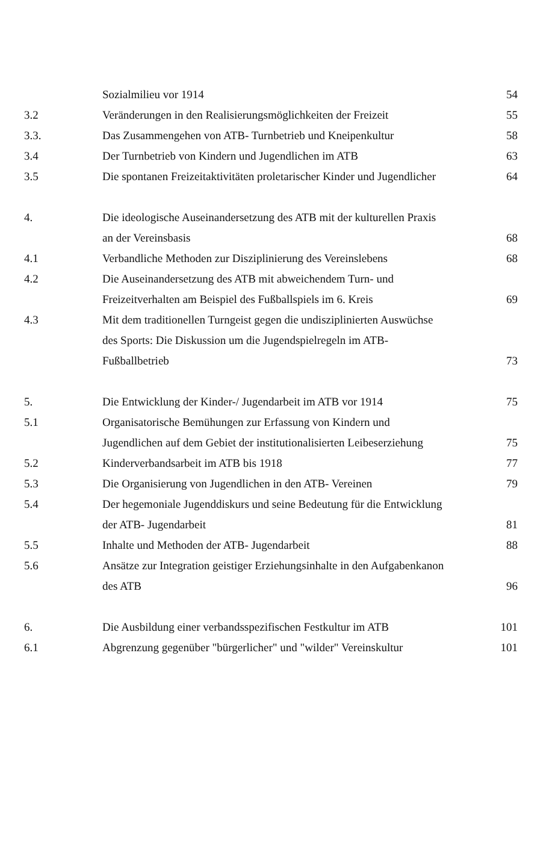| | Sozialmilieu vor 1914 | 54 |
| 3.2 | Veränderungen in den Realisierungsmöglichkeiten der Freizeit | 55 |
| 3.3. | Das Zusammengehen von ATB- Turnbetrieb und Kneipenkultur | 58 |
| 3.4 | Der Turnbetrieb von Kindern und Jugendlichen im ATB | 63 |
| 3.5 | Die spontanen Freizeitaktivitäten proletarischer Kinder und Jugendlicher | 64 |
| 4. | Die ideologische Auseinandersetzung des ATB mit der kulturellen Praxis an der Vereinsbasis | 68 |
| 4.1 | Verbandliche Methoden zur Disziplinierung des Vereinslebens | 68 |
| 4.2 | Die Auseinandersetzung des ATB mit abweichendem Turn- und Freizeitverhalten am Beispiel des Fußballspiels im 6. Kreis | 69 |
| 4.3 | Mit dem traditionellen Turngeist gegen die undisziplinierten Auswüchse des Sports: Die Diskussion um die Jugendspielregeln im ATB- Fußballbetrieb | 73 |
| 5. | Die Entwicklung der Kinder-/ Jugendarbeit im ATB vor 1914 | 75 |
| 5.1 | Organisatorische Bemühungen zur Erfassung von Kindern und Jugendlichen auf dem Gebiet der institutionalisierten Leibeserziehung | 75 |
| 5.2 | Kinderverbandsarbeit im ATB bis 1918 | 77 |
| 5.3 | Die Organisierung von Jugendlichen in den ATB- Vereinen | 79 |
| 5.4 | Der hegemoniale Jugenddiskurs und seine Bedeutung für die Entwicklung der ATB- Jugendarbeit | 81 |
| 5.5 | Inhalte und Methoden der ATB- Jugendarbeit | 88 |
| 5.6 | Ansätze zur Integration geistiger Erziehungsinhalte in den Aufgabenkanon des ATB | 96 |
| 6. | Die Ausbildung einer verbandsspezifischen Festkultur im ATB | 101 |
| 6.1 | Abgrenzung gegenüber "bürgerlicher" und "wilder" Vereinskultur | 101 |